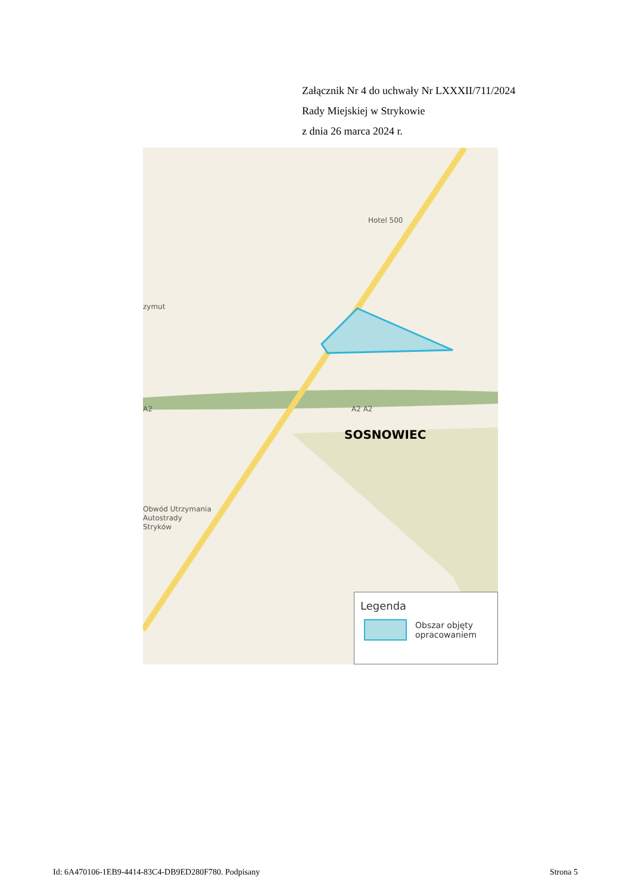Załącznik Nr 4 do uchwały Nr LXXXII/711/2024
Rady Miejskiej w Strykowie
z dnia 26 marca 2024 r.
Hotel 500
zymut
A2 A2 A2
SOSNOWIEC
Obwód Utrzymania
Autostrady
Stryków
Legenda
Obszar objęty
opracowaniem
Id: 6A470106-1EB9-4414-83C4-DB9ED280F780. Podpisany Strona 5